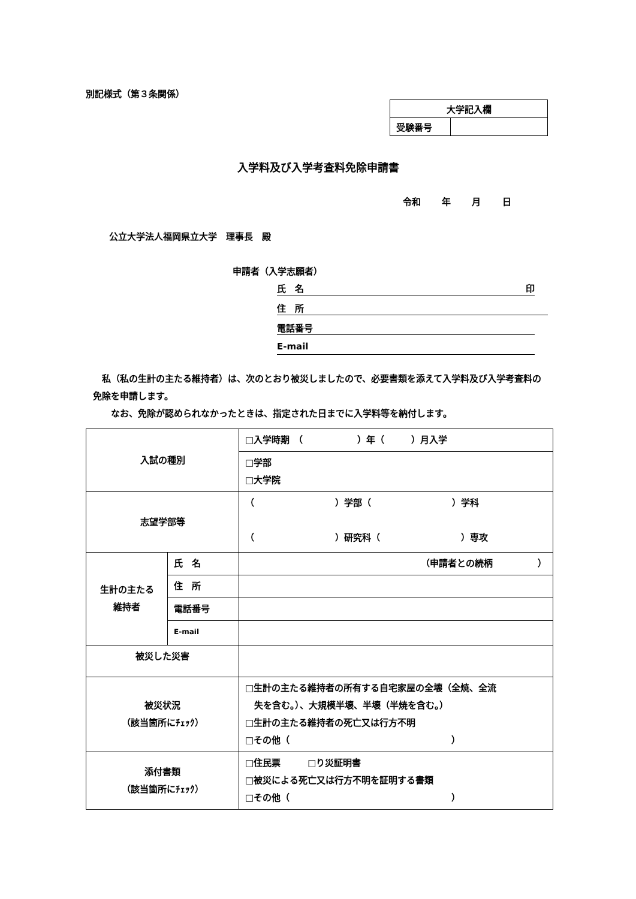別記様式（第３条関係）
| 大学記入欄 | |
| 受験番号 | |
入学料及び入学考査料免除申請書
令和 年 月 日
公立大学法人福岡県立大学　理事長　殿
申請者（入学志願者）
氏　名 印
住　所
電話番号
E-mail
　私（私の生計の主たる維持者）は、次のとおり被災しましたので、必要書類を添えて入学料及び入学考査料の免除を申請します。
　　なお、免除が認められなかったときは、指定された日までに入学料等を納付します。
| 入試の種別 | | □入学時期 （ ）年（ ）月入学 |
| | | □学部 □大学院 |
| 志望学部等 | | （ ）学部（ ）学科 （ ）研究科（ ）専攻 |
| 生計の主たる 維持者 | 氏 名 | （申請者との続柄 ） |
| | 住 所 | |
| | 電話番号 | |
| | E-mail | |
| 被災した災害 | | |
| 被災状況 （該当箇所にﾁｪｯｸ） | | □生計の主たる維持者の所有する自宅家屋の全壊（全焼、全流 失を含む。）、大規模半壊、半壊（半焼を含む。） □生計の主たる維持者の死亡又は行方不明 □その他（ ） |
| 添付書類 （該当箇所にﾁｪｯｸ） | | □住民票 □り災証明書 □被災による死亡又は行方不明を証明する書類 □その他（ ） |